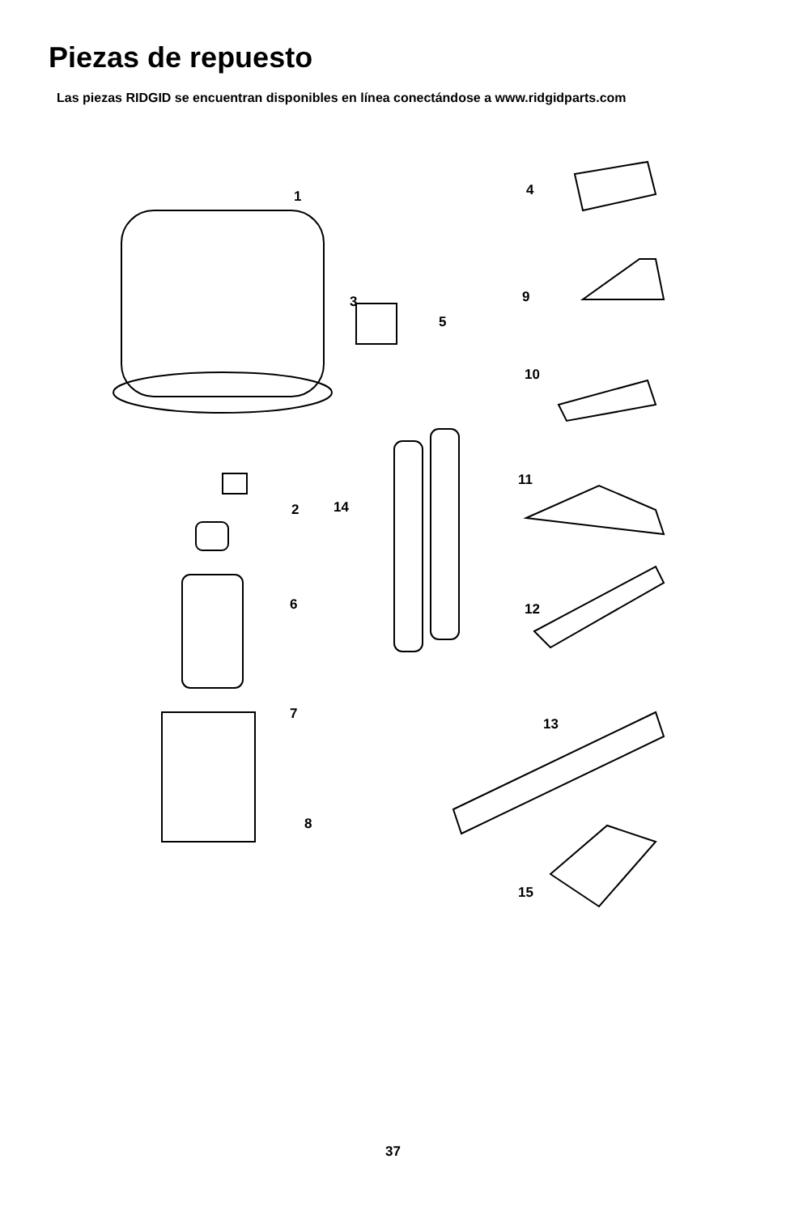Piezas de repuesto
Las piezas RIDGID se encuentran disponibles en línea conectándose a www.ridgidparts.com
1
2
3
4
5
6
7
8
9
10
11
12
13
14
15
37